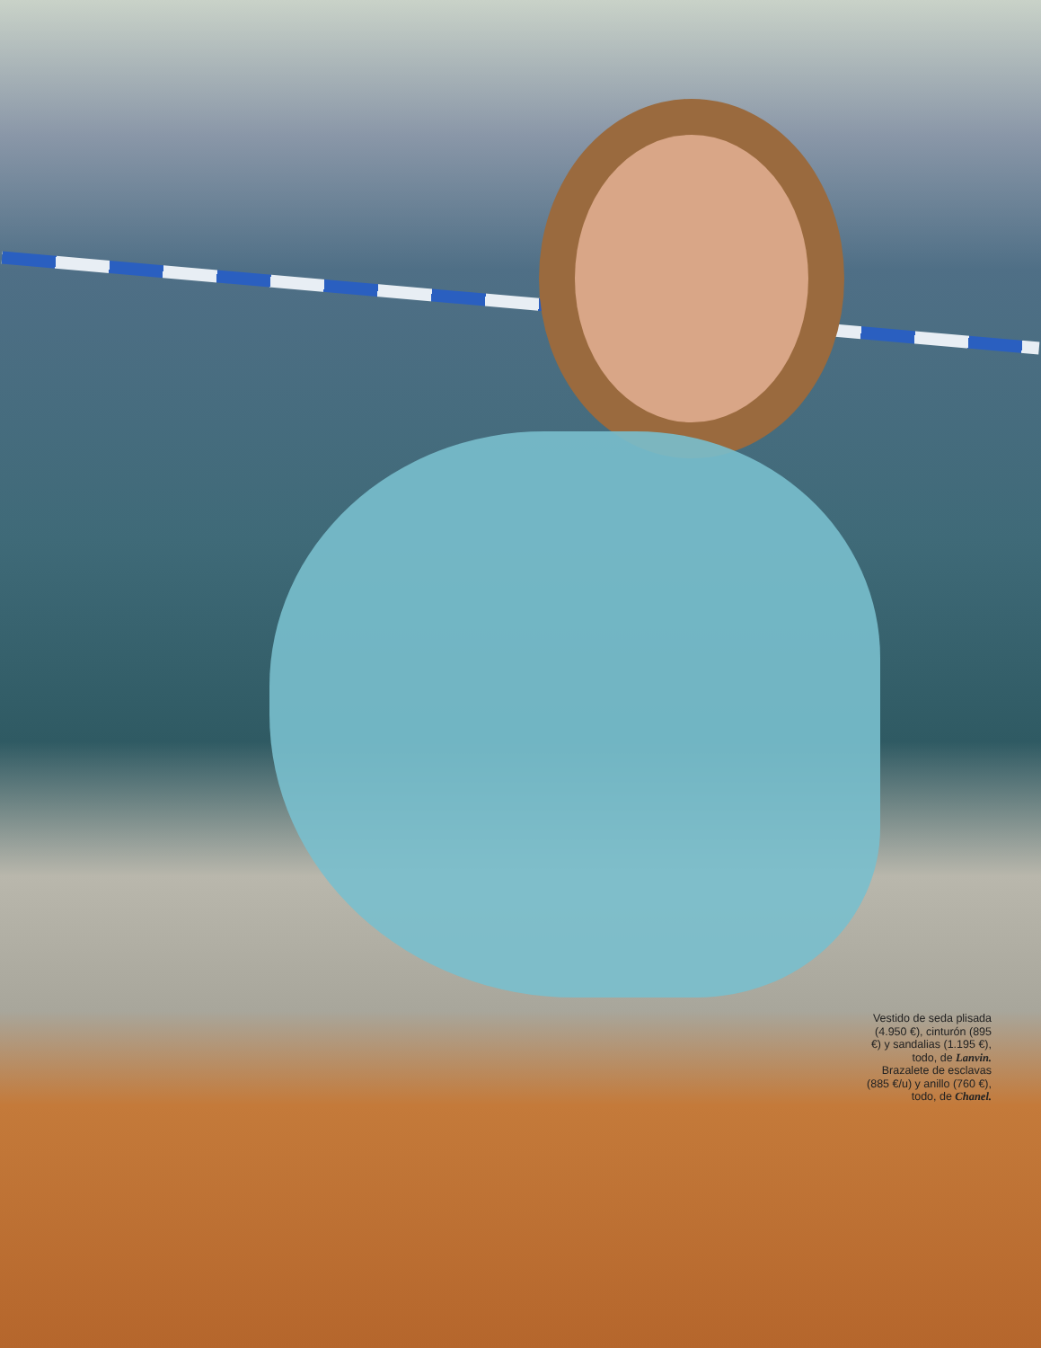Vestido de seda plisada (4.950 €), cinturón (895 €) y sandalias (1.195 €), todo, de Lanvin. Brazalete de esclavas (885 €/u) y anillo (760 €), todo, de Chanel.